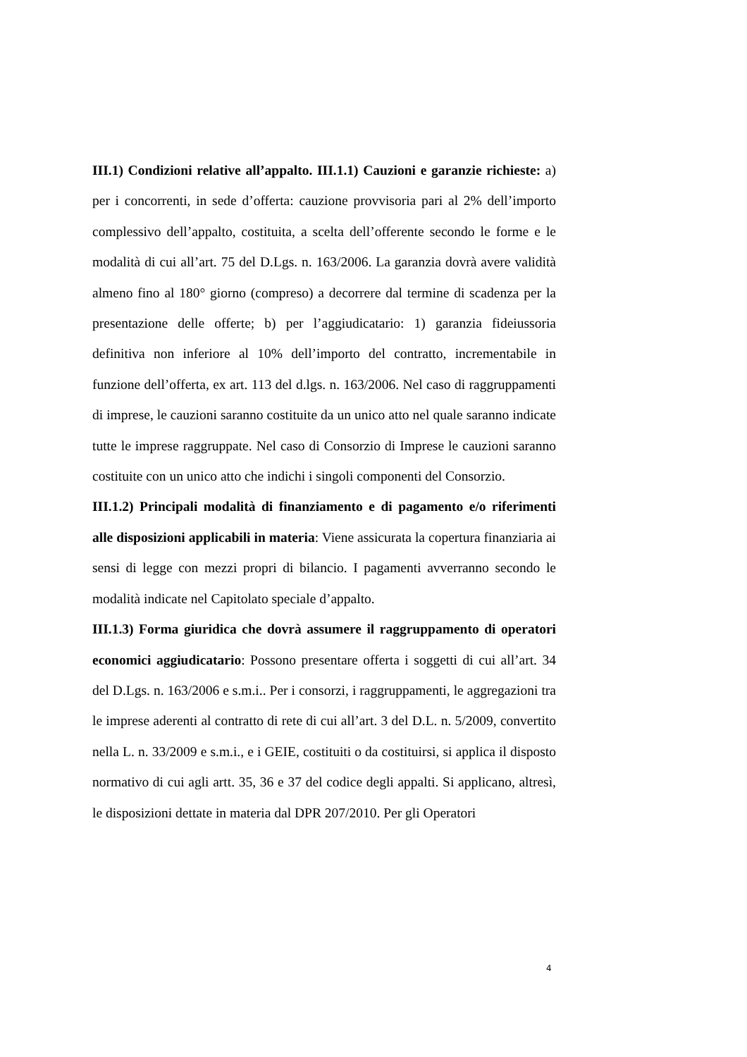III.1) Condizioni relative all’appalto. III.1.1) Cauzioni e garanzie richieste: a) per i concorrenti, in sede d’offerta: cauzione provvisoria pari al 2% dell’importo complessivo dell’appalto, costituita, a scelta dell’offerente secondo le forme e le modalità di cui all’art. 75 del D.Lgs. n. 163/2006. La garanzia dovrà avere validità almeno fino al 180° giorno (compreso) a decorrere dal termine di scadenza per la presentazione delle offerte; b) per l’aggiudicatario: 1) garanzia fideiussoria definitiva non inferiore al 10% dell’importo del contratto, incrementabile in funzione dell’offerta, ex art. 113 del d.lgs. n. 163/2006. Nel caso di raggruppamenti di imprese, le cauzioni saranno costituite da un unico atto nel quale saranno indicate tutte le imprese raggruppate. Nel caso di Consorzio di Imprese le cauzioni saranno costituite con un unico atto che indichi i singoli componenti del Consorzio.
III.1.2) Principali modalità di finanziamento e di pagamento e/o riferimenti alle disposizioni applicabili in materia: Viene assicurata la copertura finanziaria ai sensi di legge con mezzi propri di bilancio. I pagamenti avverranno secondo le modalità indicate nel Capitolato speciale d’appalto.
III.1.3) Forma giuridica che dovrà assumere il raggruppamento di operatori economici aggiudicatario: Possono presentare offerta i soggetti di cui all’art. 34 del D.Lgs. n. 163/2006 e s.m.i.. Per i consorzi, i raggruppamenti, le aggregazioni tra le imprese aderenti al contratto di rete di cui all’art. 3 del D.L. n. 5/2009, convertito nella L. n. 33/2009 e s.m.i., e i GEIE, costituiti o da costituirsi, si applica il disposto normativo di cui agli artt. 35, 36 e 37 del codice degli appalti. Si applicano, altresì, le disposizioni dettate in materia dal DPR 207/2010. Per gli Operatori
4